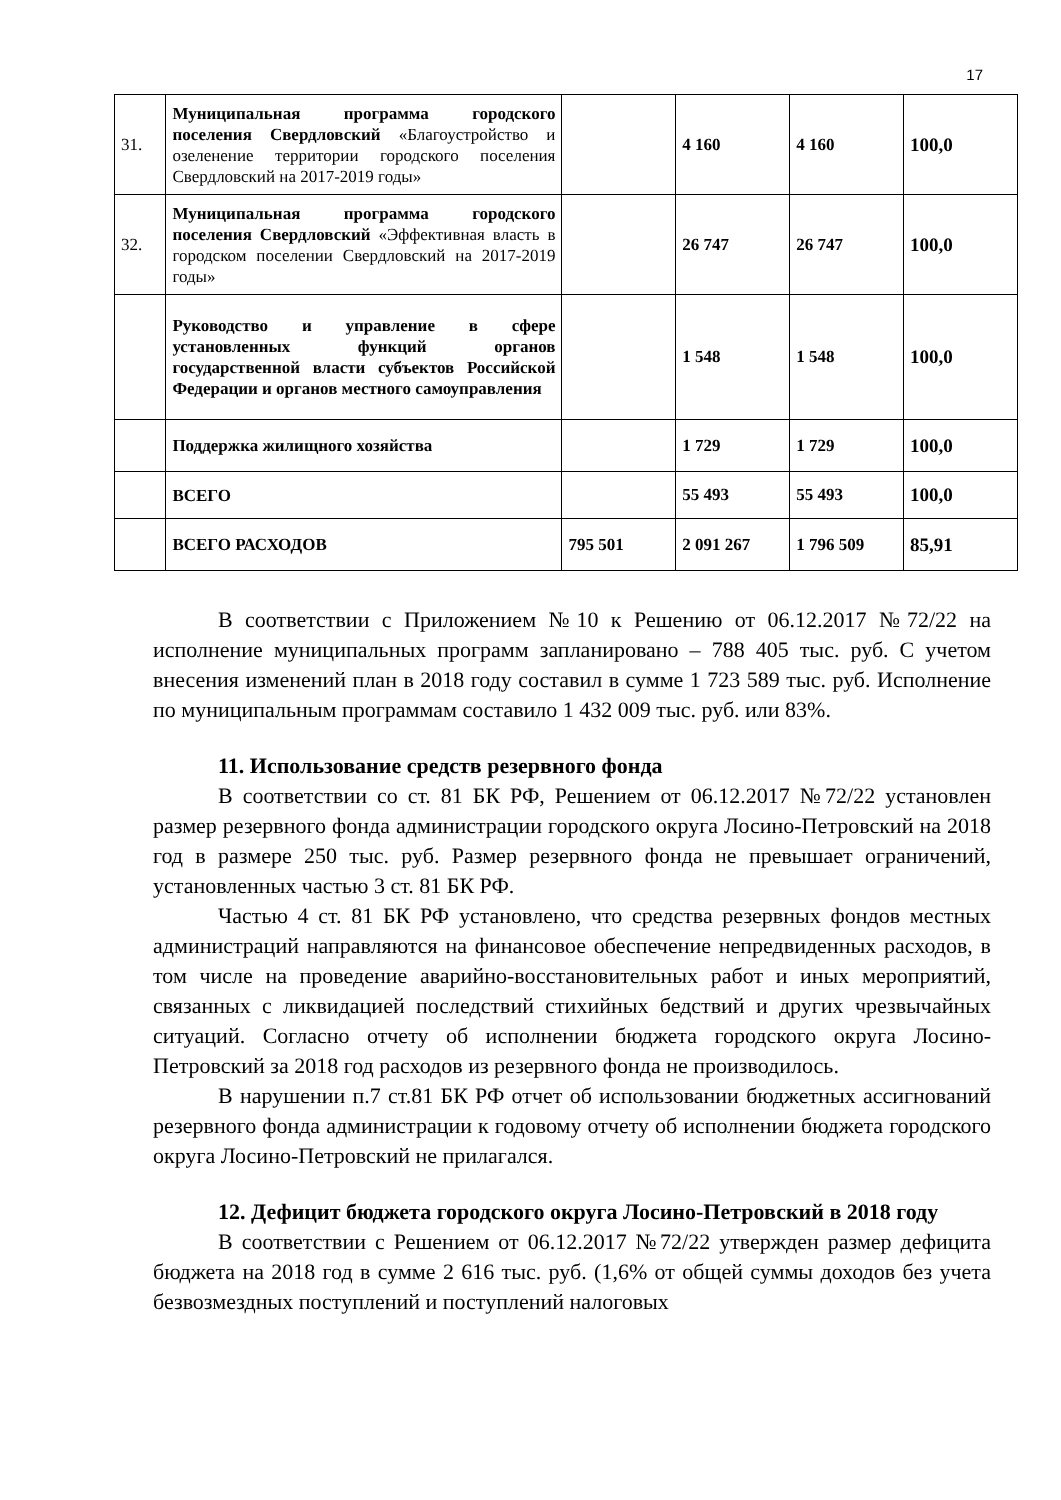17
| 31. | Муниципальная программа городского поселения Свердловский «Благоустройство и озеленение территории городского поселения Свердловский на 2017-2019 годы» | | 4 160 | 4 160 | 100,0 |
| 32. | Муниципальная программа городского поселения Свердловский «Эффективная власть в городском поселении Свердловский на 2017-2019 годы» | | 26 747 | 26 747 | 100,0 |
| | Руководство и управление в сфере установленных функций органов государственной власти субъектов Российской Федерации и органов местного самоуправления | | 1 548 | 1 548 | 100,0 |
| | Поддержка жилищного хозяйства | | 1 729 | 1 729 | 100,0 |
| | ВСЕГО | | 55 493 | 55 493 | 100,0 |
| | ВСЕГО РАСХОДОВ | 795 501 | 2 091 267 | 1 796 509 | 85,91 |
В соответствии с Приложением №10 к Решению от 06.12.2017 №72/22 на исполнение муниципальных программ запланировано – 788 405 тыс. руб. С учетом внесения изменений план в 2018 году составил в сумме 1 723 589 тыс. руб. Исполнение по муниципальным программам составило 1 432 009 тыс. руб. или 83%.
11. Использование средств резервного фонда
В соответствии со ст. 81 БК РФ, Решением от 06.12.2017 №72/22 установлен размер резервного фонда администрации городского округа Лосино-Петровский на 2018 год в размере 250 тыс. руб. Размер резервного фонда не превышает ограничений, установленных частью 3 ст. 81 БК РФ.
Частью 4 ст. 81 БК РФ установлено, что средства резервных фондов местных администраций направляются на финансовое обеспечение непредвиденных расходов, в том числе на проведение аварийно-восстановительных работ и иных мероприятий, связанных с ликвидацией последствий стихийных бедствий и других чрезвычайных ситуаций. Согласно отчету об исполнении бюджета городского округа Лосино-Петровский за 2018 год расходов из резервного фонда не производилось.
В нарушении п.7 ст.81 БК РФ отчет об использовании бюджетных ассигнований резервного фонда администрации к годовому отчету об исполнении бюджета городского округа Лосино-Петровский не прилагался.
12. Дефицит бюджета городского округа Лосино-Петровский в 2018 году
В соответствии с Решением от 06.12.2017 №72/22 утвержден размер дефицита бюджета на 2018 год в сумме 2 616 тыс. руб. (1,6% от общей суммы доходов без учета безвозмездных поступлений и поступлений налоговых